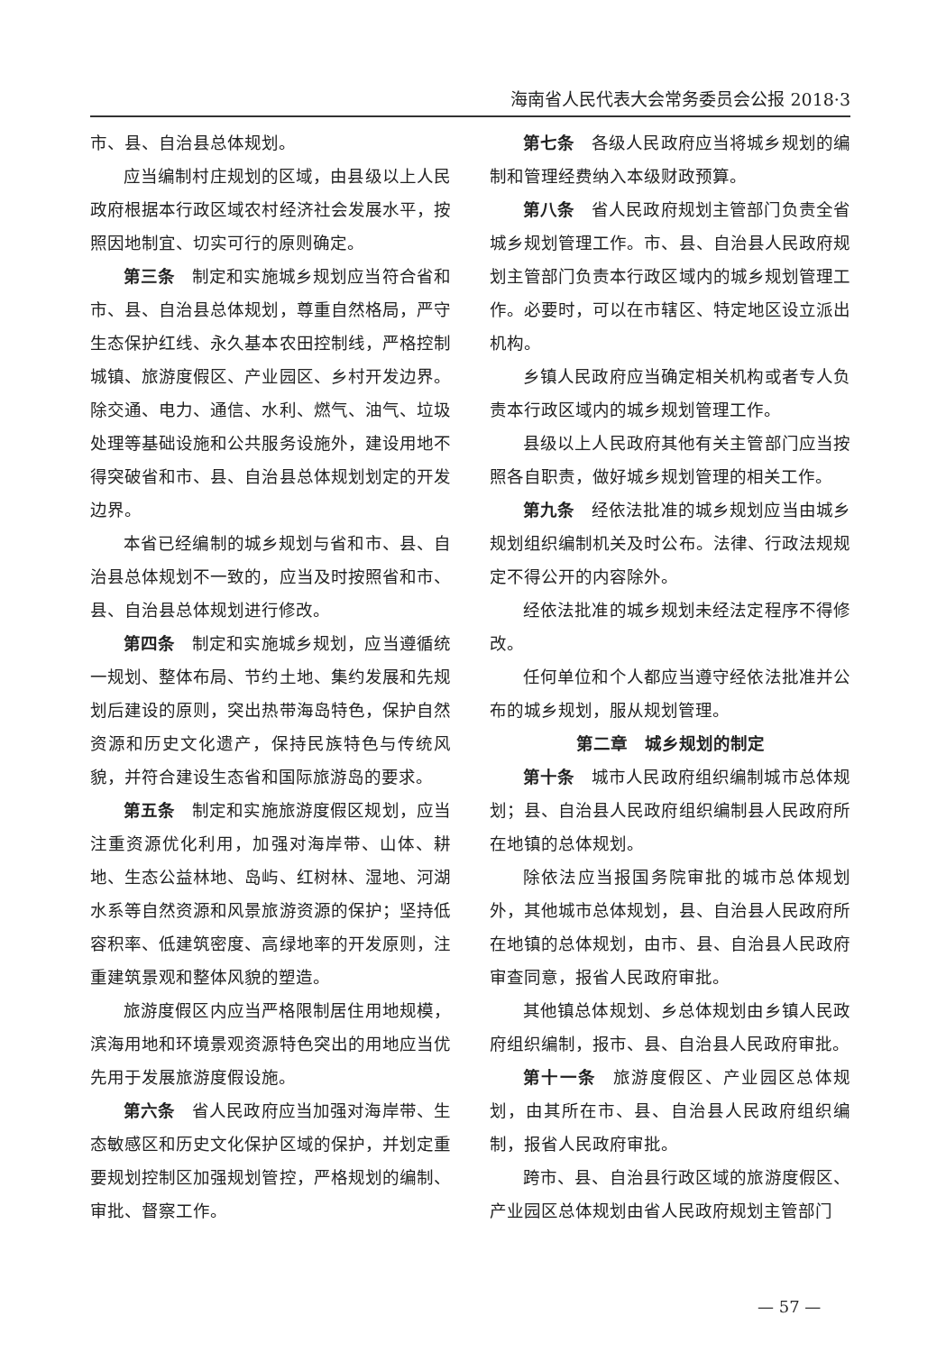海南省人民代表大会常务委员会公报 2018·3
市、县、自治县总体规划。
应当编制村庄规划的区域，由县级以上人民政府根据本行政区域农村经济社会发展水平，按照因地制宜、切实可行的原则确定。
第三条 制定和实施城乡规划应当符合省和市、县、自治县总体规划，尊重自然格局，严守生态保护红线、永久基本农田控制线，严格控制城镇、旅游度假区、产业园区、乡村开发边界。除交通、电力、通信、水利、燃气、油气、垃圾处理等基础设施和公共服务设施外，建设用地不得突破省和市、县、自治县总体规划划定的开发边界。
本省已经编制的城乡规划与省和市、县、自治县总体规划不一致的，应当及时按照省和市、县、自治县总体规划进行修改。
第四条 制定和实施城乡规划，应当遵循统一规划、整体布局、节约土地、集约发展和先规划后建设的原则，突出热带海岛特色，保护自然资源和历史文化遗产，保持民族特色与传统风貌，并符合建设生态省和国际旅游岛的要求。
第五条 制定和实施旅游度假区规划，应当注重资源优化利用，加强对海岸带、山体、耕地、生态公益林地、岛屿、红树林、湿地、河湖水系等自然资源和风景旅游资源的保护；坚持低容积率、低建筑密度、高绿地率的开发原则，注重建筑景观和整体风貌的塑造。
旅游度假区内应当严格限制居住用地规模，滨海用地和环境景观资源特色突出的用地应当优先用于发展旅游度假设施。
第六条 省人民政府应当加强对海岸带、生态敏感区和历史文化保护区域的保护，并划定重要规划控制区加强规划管控，严格规划的编制、审批、督察工作。
第七条 各级人民政府应当将城乡规划的编制和管理经费纳入本级财政预算。
第八条 省人民政府规划主管部门负责全省城乡规划管理工作。市、县、自治县人民政府规划主管部门负责本行政区域内的城乡规划管理工作。必要时，可以在市辖区、特定地区设立派出机构。
乡镇人民政府应当确定相关机构或者专人负责本行政区域内的城乡规划管理工作。
县级以上人民政府其他有关主管部门应当按照各自职责，做好城乡规划管理的相关工作。
第九条 经依法批准的城乡规划应当由城乡规划组织编制机关及时公布。法律、行政法规规定不得公开的内容除外。
经依法批准的城乡规划未经法定程序不得修改。
任何单位和个人都应当遵守经依法批准并公布的城乡规划，服从规划管理。
第二章　城乡规划的制定
第十条 城市人民政府组织编制城市总体规划；县、自治县人民政府组织编制县人民政府所在地镇的总体规划。
除依法应当报国务院审批的城市总体规划外，其他城市总体规划，县、自治县人民政府所在地镇的总体规划，由市、县、自治县人民政府审查同意，报省人民政府审批。
其他镇总体规划、乡总体规划由乡镇人民政府组织编制，报市、县、自治县人民政府审批。
第十一条 旅游度假区、产业园区总体规划，由其所在市、县、自治县人民政府组织编制，报省人民政府审批。
跨市、县、自治县行政区域的旅游度假区、产业园区总体规划由省人民政府规划主管部门
— 57 —